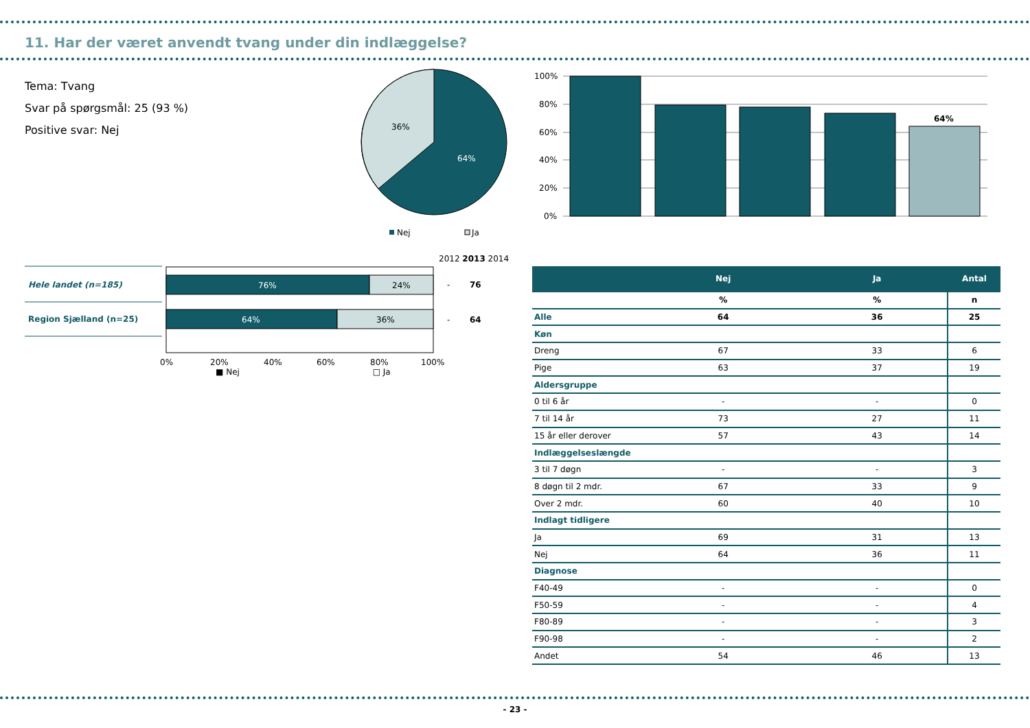11. Har der været anvendt tvang under din indlæggelse?
Tema: Tvang
Svar på spørgsmål: 25 (93 %)
Positive svar: Nej
36%
64%
Nej
Ja
100%
80%
60%
40%
20%
0%
64%
2012 2013 2014
Hele landet (n=185)
Region Sjælland (n=25)
76%
24%
64%
36%
-
76
-
64
0%
20%
40%
60%
80%
100%
■ Nej □ Ja
| | Nej | Ja | Antal |
| --- | --- | --- | --- |
| | % | % | n |
| Alle | 64 | 36 | 25 |
| Køn | | | |
| Dreng | 67 | 33 | 6 |
| Pige | 63 | 37 | 19 |
| Aldersgruppe | | | |
| 0 til 6 år | - | - | 0 |
| 7 til 14 år | 73 | 27 | 11 |
| 15 år eller derover | 57 | 43 | 14 |
| Indlæggelseslængde | | | |
| 3 til 7 døgn | - | - | 3 |
| 8 døgn til 2 mdr. | 67 | 33 | 9 |
| Over 2 mdr. | 60 | 40 | 10 |
| Indlagt tidligere | | | |
| Ja | 69 | 31 | 13 |
| Nej | 64 | 36 | 11 |
| Diagnose | | | |
| F40-49 | - | - | 0 |
| F50-59 | - | - | 4 |
| F80-89 | - | - | 3 |
| F90-98 | - | - | 2 |
| Andet | 54 | 46 | 13 |
- 23 -